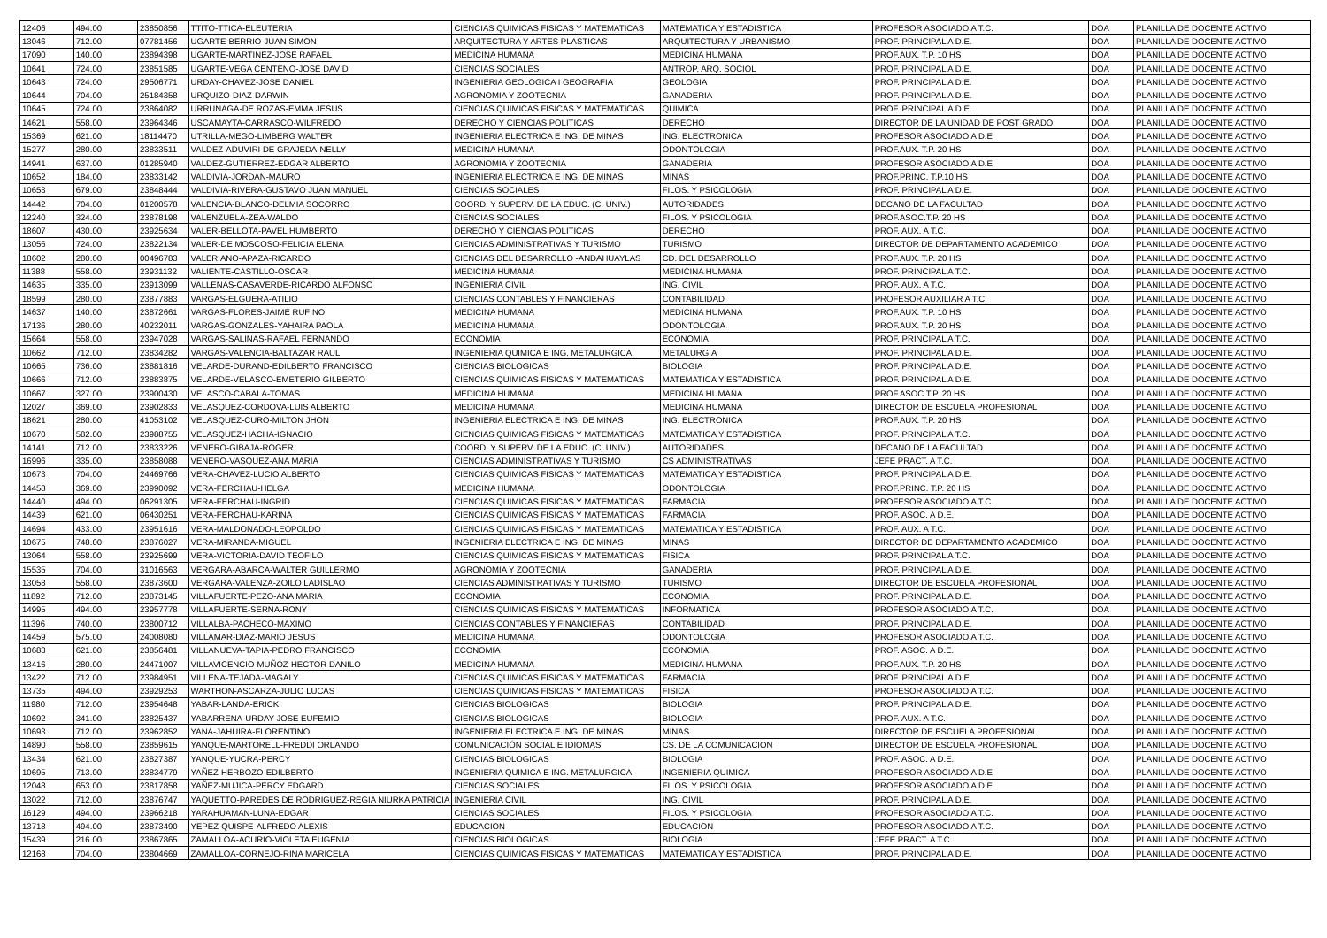| 12406 | 494.00 | 23850856 | TTITO-TTICA-ELEUTERIA | CIENCIAS QUIMICAS FISICAS Y MATEMATICAS | MATEMATICA Y ESTADISTICA | PROFESOR ASOCIADO A T.C. | DOA | PLANILLA DE DOCENTE ACTIVO |
| 13046 | 712.00 | 07781456 | UGARTE-BERRIO-JUAN SIMON | ARQUITECTURA Y ARTES PLASTICAS | ARQUITECTURA Y URBANISMO | PROF. PRINCIPAL A D.E. | DOA | PLANILLA DE DOCENTE ACTIVO |
| 17090 | 140.00 | 23894398 | UGARTE-MARTINEZ-JOSE RAFAEL | MEDICINA HUMANA | MEDICINA HUMANA | PROF.AUX. T.P. 10 HS | DOA | PLANILLA DE DOCENTE ACTIVO |
| 10641 | 724.00 | 23851585 | UGARTE-VEGA CENTENO-JOSE DAVID | CIENCIAS SOCIALES | ANTROP. ARQ. SOCIOL | PROF. PRINCIPAL A D.E. | DOA | PLANILLA DE DOCENTE ACTIVO |
| 10643 | 724.00 | 29506771 | URDAY-CHAVEZ-JOSE DANIEL | INGENIERIA GEOLOGICA I GEOGRAFIA | GEOLOGIA | PROF. PRINCIPAL A D.E. | DOA | PLANILLA DE DOCENTE ACTIVO |
| 10644 | 704.00 | 25184358 | URQUIZO-DIAZ-DARWIN | AGRONOMIA Y ZOOTECNIA | GANADERIA | PROF. PRINCIPAL A D.E. | DOA | PLANILLA DE DOCENTE ACTIVO |
| 10645 | 724.00 | 23864082 | URRUNAGA-DE ROZAS-EMMA JESUS | CIENCIAS QUIMICAS FISICAS Y MATEMATICAS | QUIMICA | PROF. PRINCIPAL A D.E. | DOA | PLANILLA DE DOCENTE ACTIVO |
| 14621 | 558.00 | 23964346 | USCAMAYTA-CARRASCO-WILFREDO | DERECHO Y CIENCIAS POLITICAS | DERECHO | DIRECTOR DE LA UNIDAD DE POST GRADO | DOA | PLANILLA DE DOCENTE ACTIVO |
| 15369 | 621.00 | 18114470 | UTRILLA-MEGO-LIMBERG WALTER | INGENIERIA ELECTRICA E ING. DE MINAS | ING. ELECTRONICA | PROFESOR ASOCIADO A D.E | DOA | PLANILLA DE DOCENTE ACTIVO |
| 15277 | 280.00 | 23833511 | VALDEZ-ADUVIRI DE GRAJEDA-NELLY | MEDICINA HUMANA | ODONTOLOGIA | PROF.AUX. T.P. 20 HS | DOA | PLANILLA DE DOCENTE ACTIVO |
| 14941 | 637.00 | 01285940 | VALDEZ-GUTIERREZ-EDGAR ALBERTO | AGRONOMIA Y ZOOTECNIA | GANADERIA | PROFESOR ASOCIADO A D.E | DOA | PLANILLA DE DOCENTE ACTIVO |
| 10652 | 184.00 | 23833142 | VALDIVIA-JORDAN-MAURO | INGENIERIA ELECTRICA E ING. DE MINAS | MINAS | PROF.PRINC. T.P.10 HS | DOA | PLANILLA DE DOCENTE ACTIVO |
| 10653 | 679.00 | 23848444 | VALDIVIA-RIVERA-GUSTAVO JUAN MANUEL | CIENCIAS SOCIALES | FILOS. Y PSICOLOGIA | PROF. PRINCIPAL A D.E. | DOA | PLANILLA DE DOCENTE ACTIVO |
| 14442 | 704.00 | 01200578 | VALENCIA-BLANCO-DELMIA SOCORRO | COORD. Y SUPERV. DE LA EDUC. (C. UNIV.) | AUTORIDADES | DECANO DE LA FACULTAD | DOA | PLANILLA DE DOCENTE ACTIVO |
| 12240 | 324.00 | 23878198 | VALENZUELA-ZEA-WALDO | CIENCIAS SOCIALES | FILOS. Y PSICOLOGIA | PROF.ASOC.T.P. 20 HS | DOA | PLANILLA DE DOCENTE ACTIVO |
| 18607 | 430.00 | 23925634 | VALER-BELLOTA-PAVEL HUMBERTO | DERECHO Y CIENCIAS POLITICAS | DERECHO | PROF. AUX. A T.C. | DOA | PLANILLA DE DOCENTE ACTIVO |
| 13056 | 724.00 | 23822134 | VALER-DE MOSCOSO-FELICIA ELENA | CIENCIAS ADMINISTRATIVAS Y TURISMO | TURISMO | DIRECTOR DE DEPARTAMENTO ACADEMICO | DOA | PLANILLA DE DOCENTE ACTIVO |
| 18602 | 280.00 | 00496783 | VALERIANO-APAZA-RICARDO | CIENCIAS DEL DESARROLLO -ANDAHUAYLAS | CD. DEL DESARROLLO | PROF.AUX. T.P. 20 HS | DOA | PLANILLA DE DOCENTE ACTIVO |
| 11388 | 558.00 | 23931132 | VALIENTE-CASTILLO-OSCAR | MEDICINA HUMANA | MEDICINA HUMANA | PROF. PRINCIPAL A T.C. | DOA | PLANILLA DE DOCENTE ACTIVO |
| 14635 | 335.00 | 23913099 | VALLENAS-CASAVERDE-RICARDO ALFONSO | INGENIERIA CIVIL | ING. CIVIL | PROF. AUX. A T.C. | DOA | PLANILLA DE DOCENTE ACTIVO |
| 18599 | 280.00 | 23877883 | VARGAS-ELGUERA-ATILIO | CIENCIAS CONTABLES Y FINANCIERAS | CONTABILIDAD | PROFESOR AUXILIAR A T.C. | DOA | PLANILLA DE DOCENTE ACTIVO |
| 14637 | 140.00 | 23872661 | VARGAS-FLORES-JAIME RUFINO | MEDICINA HUMANA | MEDICINA HUMANA | PROF.AUX. T.P. 10 HS | DOA | PLANILLA DE DOCENTE ACTIVO |
| 17136 | 280.00 | 40232011 | VARGAS-GONZALES-YAHAIRA PAOLA | MEDICINA HUMANA | ODONTOLOGIA | PROF.AUX. T.P. 20 HS | DOA | PLANILLA DE DOCENTE ACTIVO |
| 15664 | 558.00 | 23947028 | VARGAS-SALINAS-RAFAEL FERNANDO | ECONOMIA | ECONOMIA | PROF. PRINCIPAL A T.C. | DOA | PLANILLA DE DOCENTE ACTIVO |
| 10662 | 712.00 | 23834282 | VARGAS-VALENCIA-BALTAZAR RAUL | INGENIERIA QUIMICA E ING. METALURGICA | METALURGIA | PROF. PRINCIPAL A D.E. | DOA | PLANILLA DE DOCENTE ACTIVO |
| 10665 | 736.00 | 23881816 | VELARDE-DURAND-EDILBERTO FRANCISCO | CIENCIAS BIOLOGICAS | BIOLOGIA | PROF. PRINCIPAL A D.E. | DOA | PLANILLA DE DOCENTE ACTIVO |
| 10666 | 712.00 | 23883875 | VELARDE-VELASCO-EMETERIO GILBERTO | CIENCIAS QUIMICAS FISICAS Y MATEMATICAS | MATEMATICA Y ESTADISTICA | PROF. PRINCIPAL A D.E. | DOA | PLANILLA DE DOCENTE ACTIVO |
| 10667 | 327.00 | 23900430 | VELASCO-CABALA-TOMAS | MEDICINA HUMANA | MEDICINA HUMANA | PROF.ASOC.T.P. 20 HS | DOA | PLANILLA DE DOCENTE ACTIVO |
| 12027 | 369.00 | 23902833 | VELASQUEZ-CORDOVA-LUIS ALBERTO | MEDICINA HUMANA | MEDICINA HUMANA | DIRECTOR DE ESCUELA PROFESIONAL | DOA | PLANILLA DE DOCENTE ACTIVO |
| 18621 | 280.00 | 41053102 | VELASQUEZ-CURO-MILTON JHON | INGENIERIA ELECTRICA E ING. DE MINAS | ING. ELECTRONICA | PROF.AUX. T.P. 20 HS | DOA | PLANILLA DE DOCENTE ACTIVO |
| 10670 | 582.00 | 23988755 | VELASQUEZ-HACHA-IGNACIO | CIENCIAS QUIMICAS FISICAS Y MATEMATICAS | MATEMATICA Y ESTADISTICA | PROF. PRINCIPAL A T.C. | DOA | PLANILLA DE DOCENTE ACTIVO |
| 14141 | 712.00 | 23833226 | VENERO-GIBAJA-ROGER | COORD. Y SUPERV. DE LA EDUC. (C. UNIV.) | AUTORIDADES | DECANO DE LA FACULTAD | DOA | PLANILLA DE DOCENTE ACTIVO |
| 16996 | 335.00 | 23858088 | VENERO-VASQUEZ-ANA MARIA | CIENCIAS ADMINISTRATIVAS Y TURISMO | CS ADMINISTRATIVAS | JEFE PRACT. A T.C. | DOA | PLANILLA DE DOCENTE ACTIVO |
| 10673 | 704.00 | 24469766 | VERA-CHAVEZ-LUCIO ALBERTO | CIENCIAS QUIMICAS FISICAS Y MATEMATICAS | MATEMATICA Y ESTADISTICA | PROF. PRINCIPAL A D.E. | DOA | PLANILLA DE DOCENTE ACTIVO |
| 14458 | 369.00 | 23990092 | VERA-FERCHAU-HELGA | MEDICINA HUMANA | ODONTOLOGIA | PROF.PRINC. T.P. 20 HS | DOA | PLANILLA DE DOCENTE ACTIVO |
| 14440 | 494.00 | 06291305 | VERA-FERCHAU-INGRID | CIENCIAS QUIMICAS FISICAS Y MATEMATICAS | FARMACIA | PROFESOR ASOCIADO A T.C. | DOA | PLANILLA DE DOCENTE ACTIVO |
| 14439 | 621.00 | 06430251 | VERA-FERCHAU-KARINA | CIENCIAS QUIMICAS FISICAS Y MATEMATICAS | FARMACIA | PROF. ASOC. A D.E. | DOA | PLANILLA DE DOCENTE ACTIVO |
| 14694 | 433.00 | 23951616 | VERA-MALDONADO-LEOPOLDO | CIENCIAS QUIMICAS FISICAS Y MATEMATICAS | MATEMATICA Y ESTADISTICA | PROF. AUX. A T.C. | DOA | PLANILLA DE DOCENTE ACTIVO |
| 10675 | 748.00 | 23876027 | VERA-MIRANDA-MIGUEL | INGENIERIA ELECTRICA E ING. DE MINAS | MINAS | DIRECTOR DE DEPARTAMENTO ACADEMICO | DOA | PLANILLA DE DOCENTE ACTIVO |
| 13064 | 558.00 | 23925699 | VERA-VICTORIA-DAVID TEOFILO | CIENCIAS QUIMICAS FISICAS Y MATEMATICAS | FISICA | PROF. PRINCIPAL A T.C. | DOA | PLANILLA DE DOCENTE ACTIVO |
| 15535 | 704.00 | 31016563 | VERGARA-ABARCA-WALTER GUILLERMO | AGRONOMIA Y ZOOTECNIA | GANADERIA | PROF. PRINCIPAL A D.E. | DOA | PLANILLA DE DOCENTE ACTIVO |
| 13058 | 558.00 | 23873600 | VERGARA-VALENZA-ZOILO LADISLAO | CIENCIAS ADMINISTRATIVAS Y TURISMO | TURISMO | DIRECTOR DE ESCUELA PROFESIONAL | DOA | PLANILLA DE DOCENTE ACTIVO |
| 11892 | 712.00 | 23873145 | VILLAFUERTE-PEZO-ANA MARIA | ECONOMIA | ECONOMIA | PROF. PRINCIPAL A D.E. | DOA | PLANILLA DE DOCENTE ACTIVO |
| 14995 | 494.00 | 23957778 | VILLAFUERTE-SERNA-RONY | CIENCIAS QUIMICAS FISICAS Y MATEMATICAS | INFORMATICA | PROFESOR ASOCIADO A T.C. | DOA | PLANILLA DE DOCENTE ACTIVO |
| 11396 | 740.00 | 23800712 | VILLALBA-PACHECO-MAXIMO | CIENCIAS CONTABLES Y FINANCIERAS | CONTABILIDAD | PROF. PRINCIPAL A D.E. | DOA | PLANILLA DE DOCENTE ACTIVO |
| 14459 | 575.00 | 24008080 | VILLAMAR-DIAZ-MARIO JESUS | MEDICINA HUMANA | ODONTOLOGIA | PROFESOR ASOCIADO A T.C. | DOA | PLANILLA DE DOCENTE ACTIVO |
| 10683 | 621.00 | 23856481 | VILLANUEVA-TAPIA-PEDRO FRANCISCO | ECONOMIA | ECONOMIA | PROF. ASOC. A D.E. | DOA | PLANILLA DE DOCENTE ACTIVO |
| 13416 | 280.00 | 24471007 | VILLAVICENCIO-MUÑOZ-HECTOR DANILO | MEDICINA HUMANA | MEDICINA HUMANA | PROF.AUX. T.P. 20 HS | DOA | PLANILLA DE DOCENTE ACTIVO |
| 13422 | 712.00 | 23984951 | VILLENA-TEJADA-MAGALY | CIENCIAS QUIMICAS FISICAS Y MATEMATICAS | FARMACIA | PROF. PRINCIPAL A D.E. | DOA | PLANILLA DE DOCENTE ACTIVO |
| 13735 | 494.00 | 23929253 | WARTHON-ASCARZA-JULIO LUCAS | CIENCIAS QUIMICAS FISICAS Y MATEMATICAS | FISICA | PROFESOR ASOCIADO A T.C. | DOA | PLANILLA DE DOCENTE ACTIVO |
| 11980 | 712.00 | 23954648 | YABAR-LANDA-ERICK | CIENCIAS BIOLOGICAS | BIOLOGIA | PROF. PRINCIPAL A D.E. | DOA | PLANILLA DE DOCENTE ACTIVO |
| 10692 | 341.00 | 23825437 | YABARRENA-URDAY-JOSE EUFEMIO | CIENCIAS BIOLOGICAS | BIOLOGIA | PROF. AUX. A T.C. | DOA | PLANILLA DE DOCENTE ACTIVO |
| 10693 | 712.00 | 23962852 | YANA-JAHUIRA-FLORENTINO | INGENIERIA ELECTRICA E ING. DE MINAS | MINAS | DIRECTOR DE ESCUELA PROFESIONAL | DOA | PLANILLA DE DOCENTE ACTIVO |
| 14890 | 558.00 | 23859615 | YANQUE-MARTORELL-FREDDI ORLANDO | COMUNICACIÓN SOCIAL E IDIOMAS | CS. DE LA COMUNICACION | DIRECTOR DE ESCUELA PROFESIONAL | DOA | PLANILLA DE DOCENTE ACTIVO |
| 13434 | 621.00 | 23827387 | YANQUE-YUCRA-PERCY | CIENCIAS BIOLOGICAS | BIOLOGIA | PROF. ASOC. A D.E. | DOA | PLANILLA DE DOCENTE ACTIVO |
| 10695 | 713.00 | 23834779 | YAÑEZ-HERBOZO-EDILBERTO | INGENIERIA QUIMICA E ING. METALURGICA | INGENIERIA QUIMICA | PROFESOR ASOCIADO A D.E | DOA | PLANILLA DE DOCENTE ACTIVO |
| 12048 | 653.00 | 23817858 | YAÑEZ-MUJICA-PERCY EDGARD | CIENCIAS SOCIALES | FILOS. Y PSICOLOGIA | PROFESOR ASOCIADO A D.E | DOA | PLANILLA DE DOCENTE ACTIVO |
| 13022 | 712.00 | 23876747 | YAQUETTO-PAREDES DE RODRIGUEZ-REGIA NIURKA PATRICIA | INGENIERIA CIVIL | ING. CIVIL | PROF. PRINCIPAL A D.E. | DOA | PLANILLA DE DOCENTE ACTIVO |
| 16129 | 494.00 | 23966218 | YARAHUAMAN-LUNA-EDGAR | CIENCIAS SOCIALES | FILOS. Y PSICOLOGIA | PROFESOR ASOCIADO A T.C. | DOA | PLANILLA DE DOCENTE ACTIVO |
| 13718 | 494.00 | 23873490 | YEPEZ-QUISPE-ALFREDO ALEXIS | EDUCACION | EDUCACION | PROFESOR ASOCIADO A T.C. | DOA | PLANILLA DE DOCENTE ACTIVO |
| 15439 | 216.00 | 23867865 | ZAMALLOA-ACURIO-VIOLETA EUGENIA | CIENCIAS BIOLOGICAS | BIOLOGIA | JEFE PRACT. A T.C. | DOA | PLANILLA DE DOCENTE ACTIVO |
| 12168 | 704.00 | 23804669 | ZAMALLOA-CORNEJO-RINA MARICELA | CIENCIAS QUIMICAS FISICAS Y MATEMATICAS | MATEMATICA Y ESTADISTICA | PROF. PRINCIPAL A D.E. | DOA | PLANILLA DE DOCENTE ACTIVO |